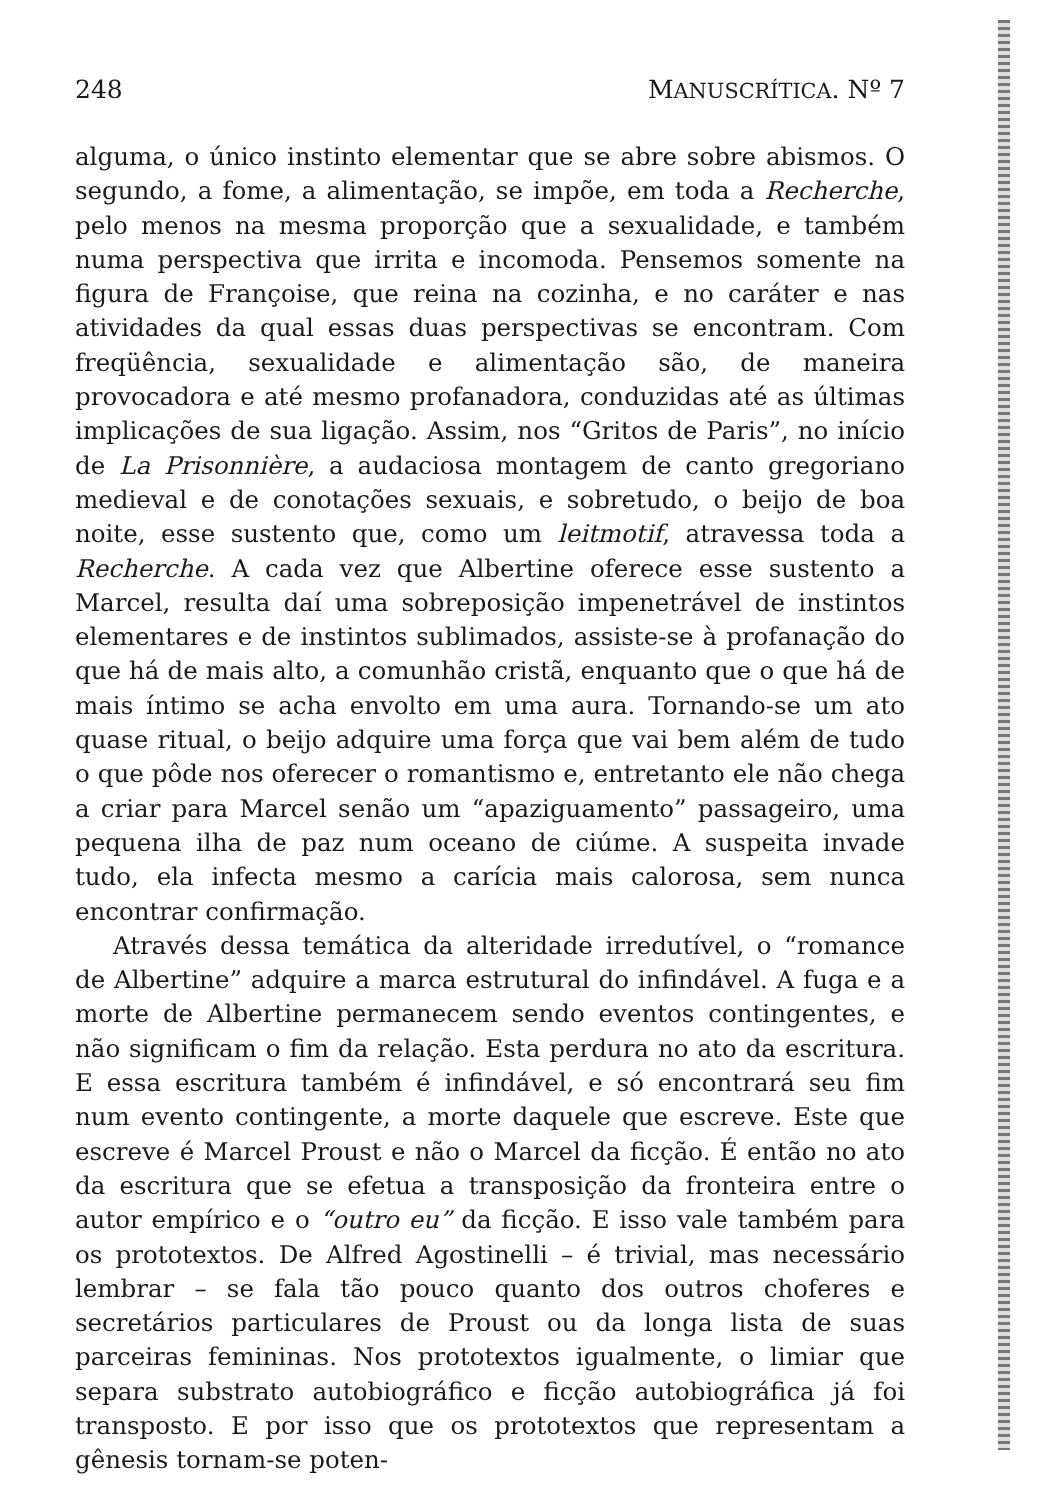248 MANUSCRÍTICA. Nº 7
alguma, o único instinto elementar que se abre sobre abismos. O segundo, a fome, a alimentação, se impõe, em toda a Recherche, pelo menos na mesma proporção que a sexualidade, e também numa perspectiva que irrita e incomoda. Pensemos somente na figura de Françoise, que reina na cozinha, e no caráter e nas atividades da qual essas duas perspectivas se encontram. Com freqüência, sexualidade e alimentação são, de maneira provocadora e até mesmo profanadora, conduzidas até as últimas implicações de sua ligação. Assim, nos “Gritos de Paris”, no início de La Prisonnière, a audaciosa montagem de canto gregoriano medieval e de conotações sexuais, e sobretudo, o beijo de boa noite, esse sustento que, como um leitmotif, atravessa toda a Recherche. A cada vez que Albertine oferece esse sustento a Marcel, resulta daí uma sobreposição impenetrável de instintos elementares e de instintos sublimados, assiste-se à profanação do que há de mais alto, a comunhão cristã, enquanto que o que há de mais íntimo se acha envolto em uma aura. Tornando-se um ato quase ritual, o beijo adquire uma força que vai bem além de tudo o que pôde nos oferecer o romantismo e, entretanto ele não chega a criar para Marcel senão um “apaziguamento” passageiro, uma pequena ilha de paz num oceano de ciúme. A suspeita invade tudo, ela infecta mesmo a carícia mais calorosa, sem nunca encontrar confirmação.
Através dessa temática da alteridade irredutível, o “romance de Albertine” adquire a marca estrutural do infindável. A fuga e a morte de Albertine permanecem sendo eventos contingentes, e não significam o fim da relação. Esta perdura no ato da escritura. E essa escritura também é infindável, e só encontrará seu fim num evento contingente, a morte daquele que escreve. Este que escreve é Marcel Proust e não o Marcel da ficção. É então no ato da escritura que se efetua a transposição da fronteira entre o autor empírico e o “outro eu” da ficção. E isso vale também para os prototextos. De Alfred Agostinelli – é trivial, mas necessário lembrar – se fala tão pouco quanto dos outros choferes e secretários particulares de Proust ou da longa lista de suas parceiras femininas. Nos prototextos igualmente, o limiar que separa substrato autobiográfico e ficção autobiográfica já foi transposto. E por isso que os prototextos que representam a gênesis tornam-se poten-